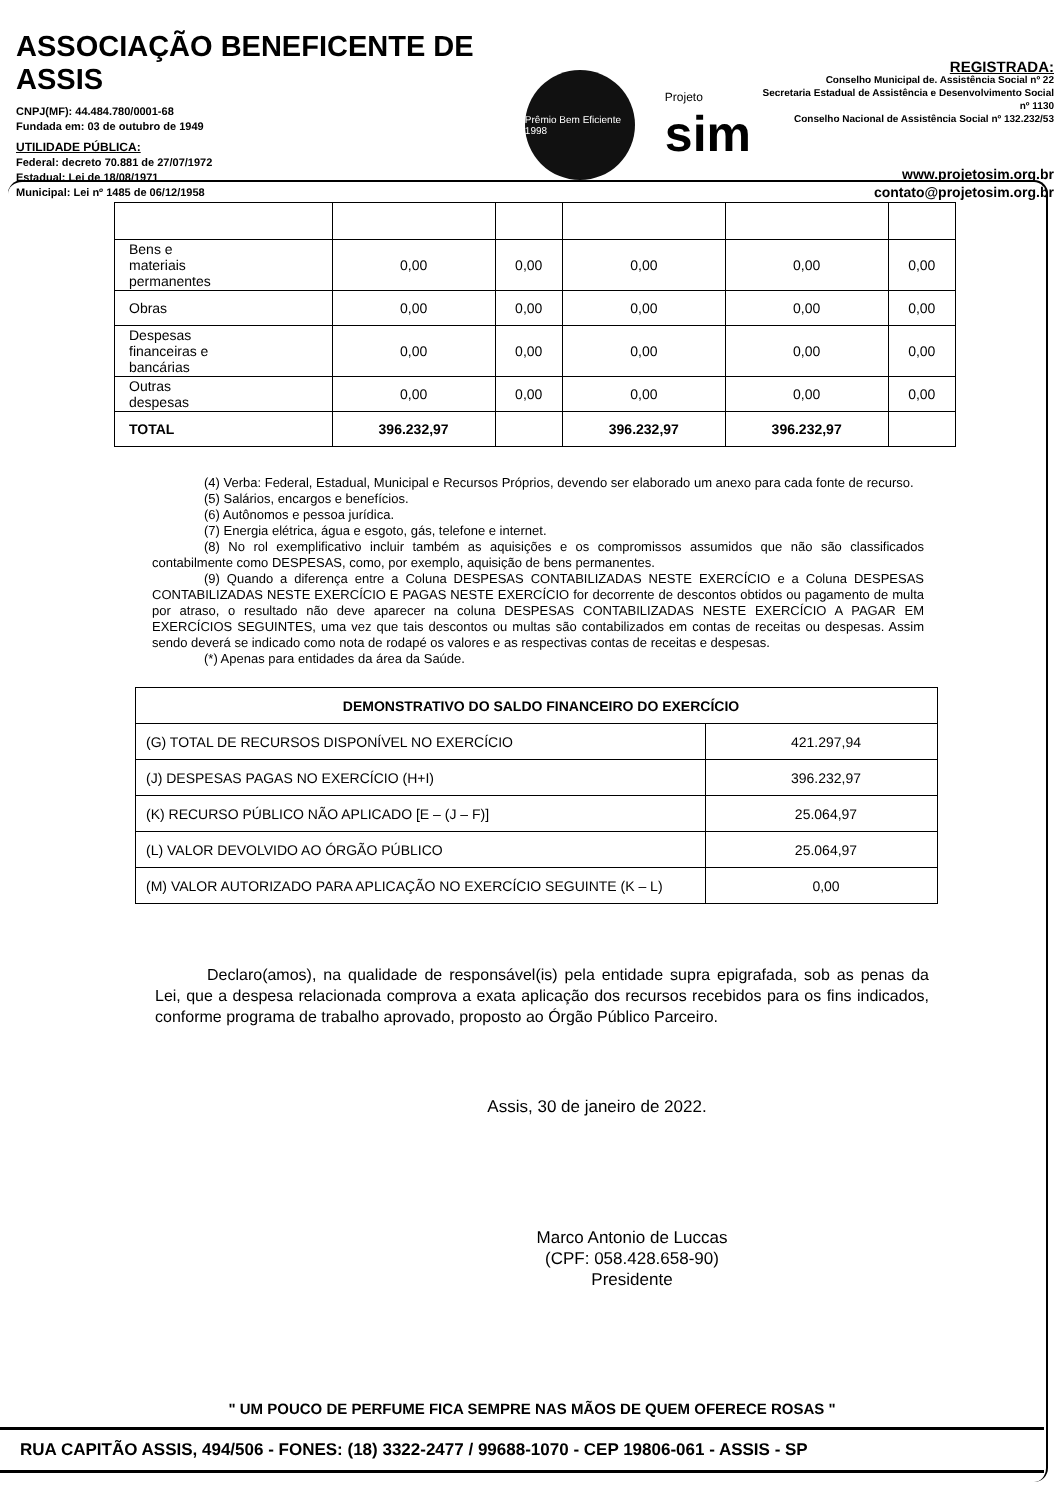ASSOCIAÇÃO BENEFICENTE DE ASSIS
CNPJ(MF): 44.484.780/0001-68
Fundada em: 03 de outubro de 1949
UTILIDADE PÚBLICA:
Federal: decreto 70.881 de 27/07/1972
Estadual: Lei de 18/08/1971
Municipal: Lei nº 1485 de 06/12/1958
Prêmio Bem Eficiente 1998
Projeto
sim
REGISTRADA:
Conselho Municipal de. Assistência Social nº 22
Secretaria Estadual de Assistência e Desenvolvimento Social nº 1130
Conselho Nacional de Assistência Social nº 132.232/53
www.projetosim.org.br
contato@projetosim.org.br
| Bens e materiais permanentes | 0,00 | 0,00 | 0,00 | 0,00 | 0,00 |
| Obras | 0,00 | 0,00 | 0,00 | 0,00 | 0,00 |
| Despesas financeiras e bancárias | 0,00 | 0,00 | 0,00 | 0,00 | 0,00 |
| Outras despesas | 0,00 | 0,00 | 0,00 | 0,00 | 0,00 |
| TOTAL | 396.232,97 | | 396.232,97 | 396.232,97 | |
(4) Verba: Federal, Estadual, Municipal e Recursos Próprios, devendo ser elaborado um anexo para cada fonte de recurso.
(5) Salários, encargos e benefícios.
(6) Autônomos e pessoa jurídica.
(7) Energia elétrica, água e esgoto, gás, telefone e internet.
(8) No rol exemplificativo incluir também as aquisições e os compromissos assumidos que não são classificados contabilmente como DESPESAS, como, por exemplo, aquisição de bens permanentes.
(9) Quando a diferença entre a Coluna DESPESAS CONTABILIZADAS NESTE EXERCÍCIO e a Coluna DESPESAS CONTABILIZADAS NESTE EXERCÍCIO E PAGAS NESTE EXERCÍCIO for decorrente de descontos obtidos ou pagamento de multa por atraso, o resultado não deve aparecer na coluna DESPESAS CONTABILIZADAS NESTE EXERCÍCIO A PAGAR EM EXERCÍCIOS SEGUINTES, uma vez que tais descontos ou multas são contabilizados em contas de receitas ou despesas. Assim sendo deverá se indicado como nota de rodapé os valores e as respectivas contas de receitas e despesas.
(*) Apenas para entidades da área da Saúde.
| DEMONSTRATIVO DO SALDO FINANCEIRO DO EXERCÍCIO | |
| --- | --- |
| (G) TOTAL DE RECURSOS DISPONÍVEL NO EXERCÍCIO | 421.297,94 |
| (J) DESPESAS PAGAS NO EXERCÍCIO (H+I) | 396.232,97 |
| (K) RECURSO PÚBLICO NÃO APLICADO [E – (J – F)] | 25.064,97 |
| (L) VALOR DEVOLVIDO AO ÓRGÃO PÚBLICO | 25.064,97 |
| (M) VALOR AUTORIZADO PARA APLICAÇÃO NO EXERCÍCIO SEGUINTE (K – L) | 0,00 |
Declaro(amos), na qualidade de responsável(is) pela entidade supra epigrafada, sob as penas da Lei, que a despesa relacionada comprova a exata aplicação dos recursos recebidos para os fins indicados, conforme programa de trabalho aprovado, proposto ao Órgão Público Parceiro.
Assis, 30 de janeiro de 2022.
Marco Antonio de Luccas
(CPF: 058.428.658-90)
Presidente
" UM POUCO DE PERFUME FICA SEMPRE NAS MÃOS DE QUEM OFERECE ROSAS "
RUA CAPITÃO ASSIS, 494/506 - FONES: (18) 3322-2477 / 99688-1070 - CEP 19806-061 - ASSIS - SP